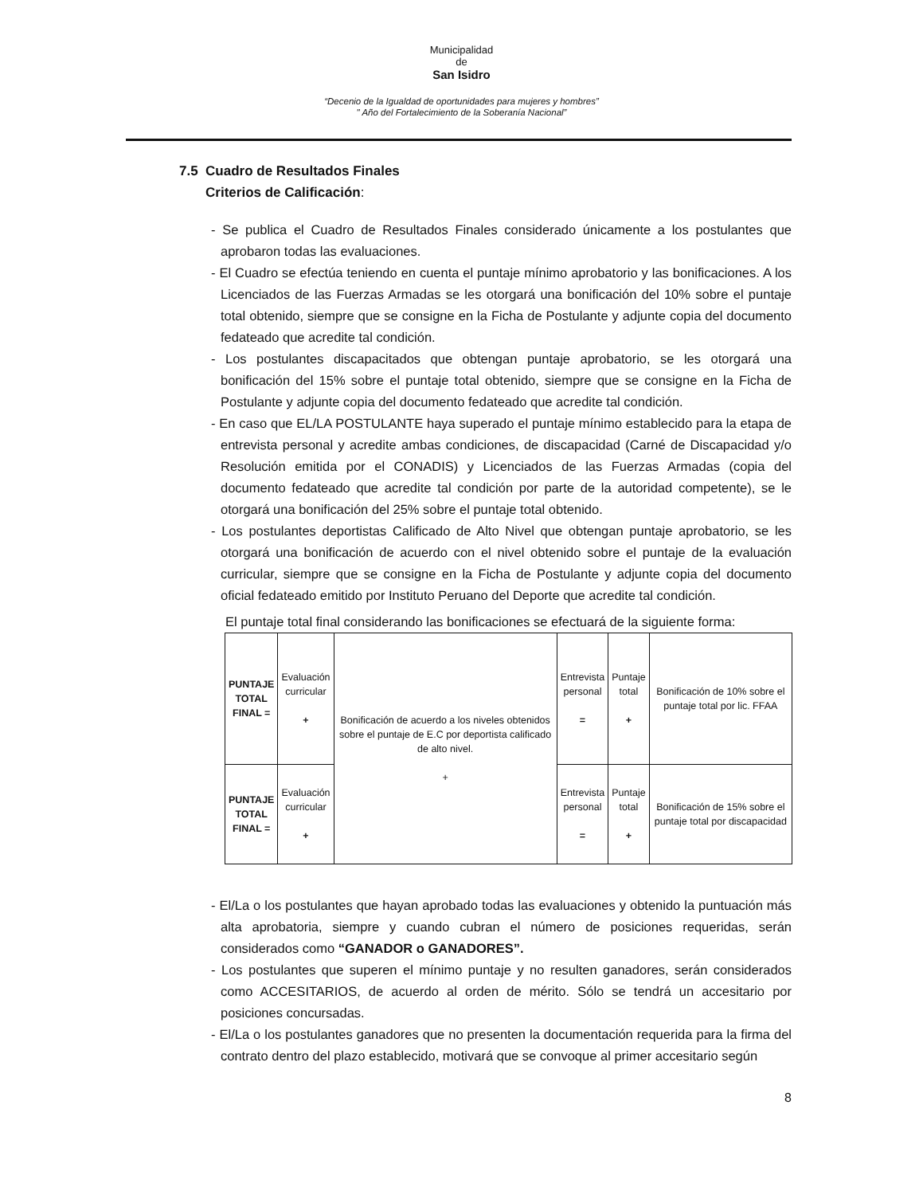Municipalidad
de
San Isidro
“Decenio de la Igualdad de oportunidades para mujeres y hombres”
" Año del Fortalecimiento de la Soberanía Nacional”
7.5 Cuadro de Resultados Finales
Criterios de Calificación:
- Se publica el Cuadro de Resultados Finales considerado únicamente a los postulantes que aprobaron todas las evaluaciones.
- El Cuadro se efectúa teniendo en cuenta el puntaje mínimo aprobatorio y las bonificaciones. A los Licenciados de las Fuerzas Armadas se les otorgará una bonificación del 10% sobre el puntaje total obtenido, siempre que se consigne en la Ficha de Postulante y adjunte copia del documento fedateado que acredite tal condición.
- Los postulantes discapacitados que obtengan puntaje aprobatorio, se les otorgará una bonificación del 15% sobre el puntaje total obtenido, siempre que se consigne en la Ficha de Postulante y adjunte copia del documento fedateado que acredite tal condición.
- En caso que EL/LA POSTULANTE haya superado el puntaje mínimo establecido para la etapa de entrevista personal y acredite ambas condiciones, de discapacidad (Carné de Discapacidad y/o Resolución emitida por el CONADIS) y Licenciados de las Fuerzas Armadas (copia del documento fedateado que acredite tal condición por parte de la autoridad competente), se le otorgará una bonificación del 25% sobre el puntaje total obtenido.
- Los postulantes deportistas Calificado de Alto Nivel que obtengan puntaje aprobatorio, se les otorgará una bonificación de acuerdo con el nivel obtenido sobre el puntaje de la evaluación curricular, siempre que se consigne en la Ficha de Postulante y adjunte copia del documento oficial fedateado emitido por Instituto Peruano del Deporte que acredite tal condición.
El puntaje total final considerando las bonificaciones se efectuará de la siguiente forma:
| PUNTAJE TOTAL FINAL = | Evaluación curricular + | Bonificación de acuerdo a los niveles obtenidos sobre el puntaje de E.C por deportista calificado de alto nivel. + | Entrevista personal = | Puntaje total + | Bonificación de 10% sobre el puntaje total por lic. FFAA |
| PUNTAJE TOTAL FINAL = | Evaluación curricular + | | Entrevista personal = | Puntaje total + | Bonificación de 15% sobre el puntaje total por discapacidad |
- El/La o los postulantes que hayan aprobado todas las evaluaciones y obtenido la puntuación más alta aprobatoria, siempre y cuando cubran el número de posiciones requeridas, serán considerados como “GANADOR o GANADORES”.
- Los postulantes que superen el mínimo puntaje y no resulten ganadores, serán considerados como ACCESITARIOS, de acuerdo al orden de mérito. Sólo se tendrá un accesitario por posiciones concursadas.
- El/La o los postulantes ganadores que no presenten la documentación requerida para la firma del contrato dentro del plazo establecido, motivará que se convoque al primer accesitario según
8